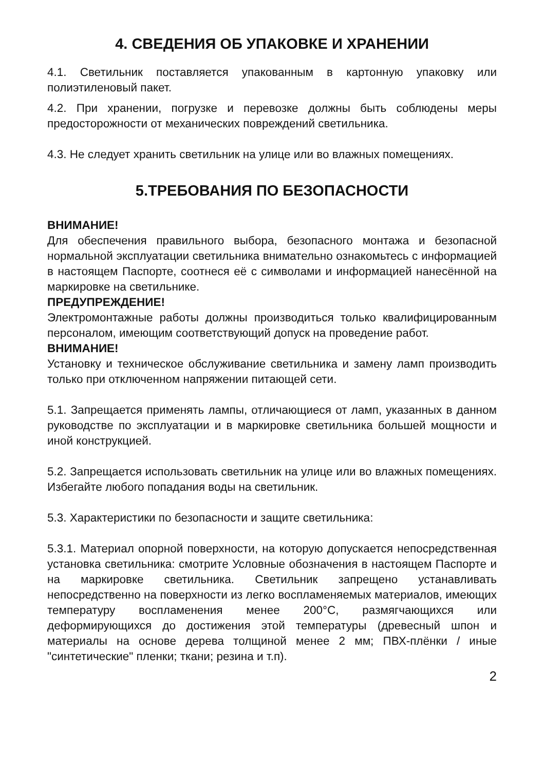4. СВЕДЕНИЯ ОБ УПАКОВКЕ И ХРАНЕНИИ
4.1. Светильник поставляется упакованным в картонную упаковку или полиэтиленовый пакет.
4.2. При хранении, погрузке и перевозке должны быть соблюдены меры предосторожности от механических повреждений светильника.
4.3. Не следует хранить светильник на улице или во влажных помещениях.
5.ТРЕБОВАНИЯ ПО БЕЗОПАСНОСТИ
ВНИМАНИЕ!
Для обеспечения правильного выбора, безопасного монтажа и безопасной нормальной эксплуатации светильника внимательно ознакомьтесь с информацией в настоящем Паспорте, соотнеся её с символами и информацией нанесённой на маркировке на светильнике.
ПРЕДУПРЕЖДЕНИЕ!
Электромонтажные работы должны производиться только квалифицированным персоналом, имеющим соответствующий допуск на проведение работ.
ВНИМАНИЕ!
Установку и техническое обслуживание светильника и замену ламп производить только при отключенном напряжении питающей сети.
5.1. Запрещается применять лампы, отличающиеся от ламп, указанных в данном руководстве по эксплуатации и в маркировке светильника большей мощности и иной конструкцией.
5.2. Запрещается использовать светильник на улице или во влажных помещениях. Избегайте любого попадания воды на светильник.
5.3. Характеристики по безопасности и защите светильника:
5.3.1. Материал опорной поверхности, на которую допускается непосредственная установка светильника: смотрите Условные обозначения в настоящем Паспорте и на маркировке светильника. Светильник запрещено устанавливать непосредственно на поверхности из легко воспламеняемых материалов, имеющих температуру воспламенения менее 200°С, размягчающихся или деформирующихся до достижения этой температуры (древесный шпон и материалы на основе дерева толщиной менее 2 мм; ПВХ-плёнки / иные "синтетические" пленки; ткани; резина и т.п).
2